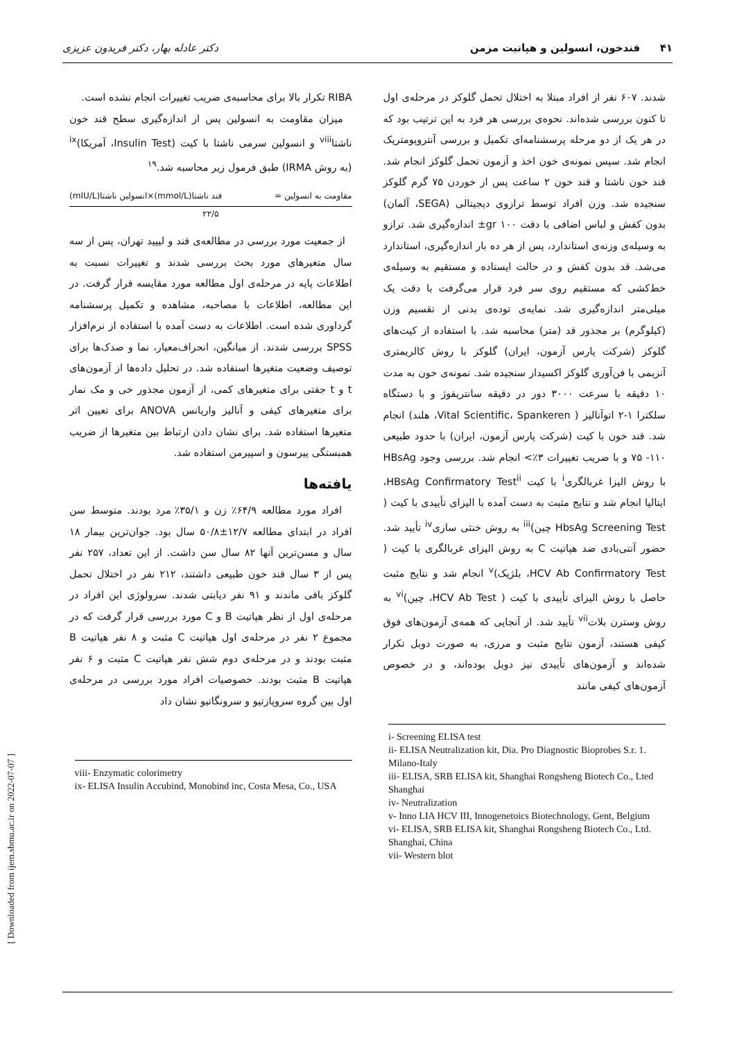۴۱ قندخون، انسولین و هپاتیت مزمن دکتر عادله بهار، دکتر فریدون عزیزی
شدند. ۶۰۷ نفر از افراد مبتلا به اختلال تحمل گلوکز در مرحله‌ی اول تا کنون بررسی شده‌اند. نحوه‌ی بررسی هر فرد به این ترتیب بود که در هر یک از دو مرحله پرسشنامه‌ای تکمیل و بررسی آنتروپومتریک انجام شد. سپس نمونه‌ی خون اخذ و آزمون تحمل گلوکز انجام شد. قند خون ناشتا و قند خون ۲ ساعت پس از خوردن ۷۵ گرم گلوکز سنجیده شد. وزن افراد توسط ترازوی دیجیتالی (SEGA، آلمان) بدون کفش و لباس اضافی با دقت ۱۰۰ gr± اندازه‌گیری شد. ترازو به وسیله‌ی وزنه‌ی استاندارد، پس از هر ده بار اندازه‌گیری، استاندارد می‌شد. قد بدون کفش و در حالت ایستاده و مستقیم به وسیله‌ی خط‌کشی که مستقیم روی سر فرد قرار می‌گرفت با دقت یک میلی‌متر اندازه‌گیری شد. نمایه‌ی توده‌ی بدنی از تقسیم وزن (کیلوگرم) بر مجذور قد (متر) محاسبه شد. با استفاده از کیت‌های گلوکز (شرکت پارس آزمون، ایران) گلوکز با روش کالریمتری آنزیمی با فن‌آوری گلوکز اکسیداز سنجیده شد. نمونه‌ی خون به مدت ۱۰ دقیقه با سرعت ۳۰۰۰ دور در دقیقه سانتریفوژ و با دستگاه سلکترا ۱-۲ اتوآنالیز ( Vital Scientific، Spankeren، هلند) انجام شد. قند خون با کیت (شرکت پارس آزمون، ایران) با حدود طبیعی ۱۱۰- ۷۵ و با ضریب تغییرات ۳٪> انجام شد. بررسی وجود HBsAg با روش الیزا غربالگری<sup>i</sup> با کیت HBsAg Confirmatory Test<sup>ii</sup>، ایتالیا انجام شد و نتایج مثبت به دست آمده با الیزای تأییدی با کیت ( HbsAg Screening Test چین)<sup>iii</sup> به روش خنثی سازی<sup>iv</sup> تأیید شد. حضور آنتی‌بادی ضد هپاتیت C به روش الیزای غربالگری با کیت ( HCV Ab Confirmatory Test، بلژیک)<sup>v</sup> انجام شد و نتایج مثبت حاصل با روش الیزای تأییدی با کیت ( HCV Ab Test، چین)<sup>vi</sup> به روش وسترن بلات<sup>vii</sup> تأیید شد. از آنجایی که همه‌ی آزمون‌های فوق کیفی هستند، آزمون نتایج مثبت و مرزی، به صورت دوبل تکرار شده‌اند و آزمون‌های تأییدی نیز دوبل بوده‌اند، و در خصوص آزمون‌های کیفی مانند
i- Screening ELISA test
ii- ELISA Neutralization kit, Dia. Pro Diagnostic Bioprobes S.r. 1. Milano-Italy
iii- ELISA, SRB ELISA kit, Shanghai Rongsheng Biotech Co., Lted Shanghai
iv- Neutralization
v- Inno LIA HCV III, Innogenetoics Biotechnology, Gent, Belgium
vi- ELISA, SRB ELISA kit, Shanghai Rongsheng Biotech Co., Ltd. Shanghai, China
vii- Western blot
RIBA تکرار بالا برای محاسبه‌ی ضریب تغییرات انجام نشده است.
میزان مقاومت به انسولین پس از اندازه‌گیری سطح قند خون ناشتا<sup>viii</sup> و انسولین سرمی ناشتا با کیت (Insulin Test، آمریکا)<sup>ix</sup> (به روش IRMA) طبق فرمول زیر محاسبه شد.<sup>۱۹</sup>
مقاومت به انسولین = قند ناشتا(mmol/L)×انسولین ناشتا(mIU/L)
۲۲/۵
از جمعیت مورد بررسی در مطالعه‌ی قند و لیپید تهران، پس از سه سال متغیرهای مورد بحث بررسی شدند و تغییرات نسبت به اطلاعات پایه در مرحله‌ی اول مطالعه مورد مقایسه قرار گرفت. در این مطالعه، اطلاعات با مصاحبه، مشاهده و تکمیل پرسشنامه گرداوری شده است. اطلاعات به دست آمده با استفاده از نرم‌افزار SPSS بررسی شدند. از میانگین، انحراف‌معیار، نما و صدک‌ها برای توصیف وضعیت متغیرها استفاده شد. در تحلیل داده‌ها از آزمون‌های t و t جفتی برای متغیرهای کمی، از آزمون مجذور خی و مک نمار برای متغیرهای کیفی و آنالیز واریانس ANOVA برای تعیین اثر متغیرها استفاده شد. برای نشان دادن ارتباط بین متغیرها از ضریب همبستگی پیرسون و اسپیرمن استفاده شد.
یافته‌ها
افراد مورد مطالعه ۶۴/۹٪ زن و ۳۵/۱٪ مرد بودند. متوسط سن افراد در ابتدای مطالعه ۱۲/۷±۵۰/۸ سال بود. جوان‌ترین بیمار ۱۸ سال و مسن‌ترین آنها ۸۲ سال سن داشت. از این تعداد، ۲۵۷ نفر پس از ۳ سال قند خون طبیعی داشتند، ۲۱۲ نفر در اختلال تحمل گلوکز باقی ماندند و ۹۱ نفر دیابتی شدند. سرولوژی این افراد در مرحله‌ی اول از نظر هپاتیت B و C مورد بررسی قرار گرفت که در مجموع ۲ نفر در مرحله‌ی اول هپاتیت C مثبت و ۸ نفر هپاتیت B مثبت بودند و در مرحله‌ی دوم شش نفر هپاتیت C مثبت و ۶ نفر هپاتیت B مثبت بودند. خصوصیات افراد مورد بررسی در مرحله‌ی اول بین گروه سروپازتیو و سرونگاتیو نشان داد
viii- Enzymatic colorimetry
ix- ELISA Insulin Accubind, Monobind inc, Costa Mesa, Co., USA
[ Downloaded from ijem.sbmu.ac.ir on 2022-07-07 ]